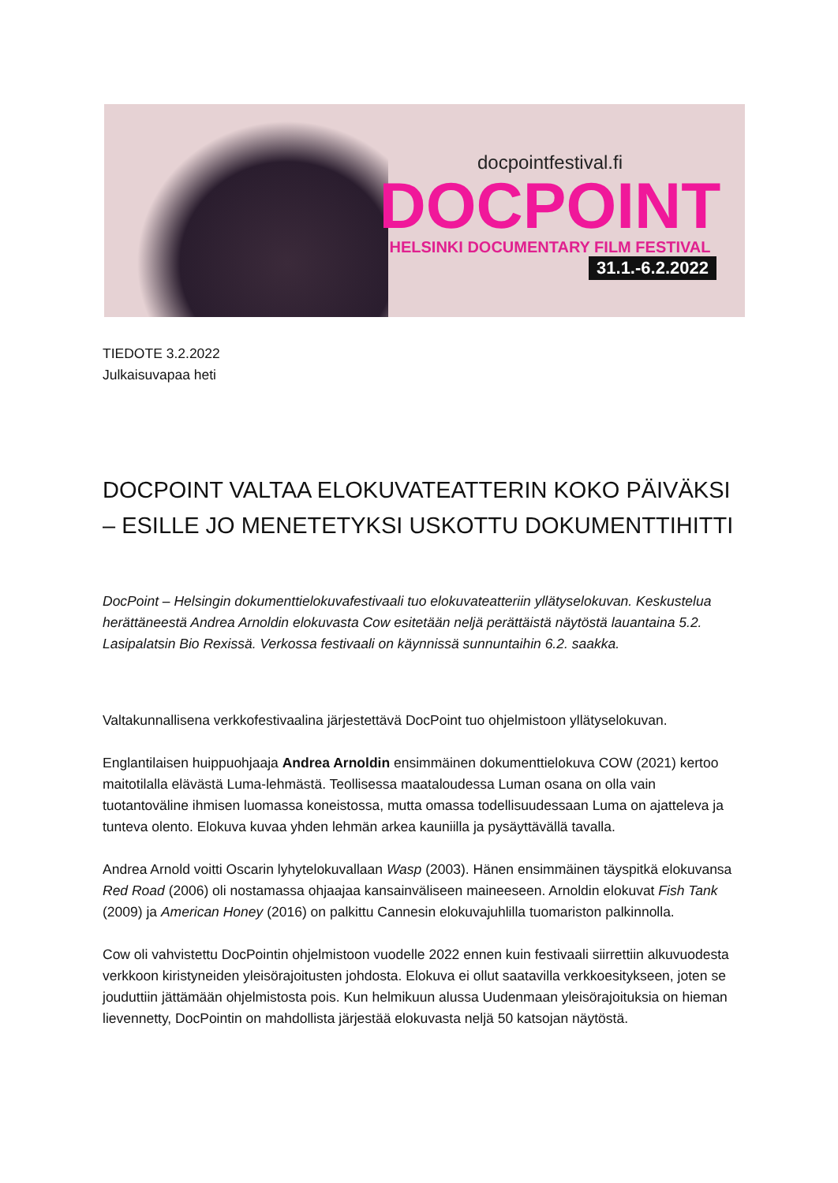docpointfestival.fi
DOCPOINT
HELSINKI DOCUMENTARY FILM FESTIVAL
31.1.-6.2.2022
TIEDOTE 3.2.2022
Julkaisuvapaa heti
DOCPOINT VALTAA ELOKUVATEATTERIN KOKO PÄIVÄKSI – ESILLE JO MENETETYKSI USKOTTU DOKUMENTTIHITTI
DocPoint – Helsingin dokumenttielokuvafestivaali tuo elokuvateatteriin yllätyselokuvan. Keskustelua herättäneestä Andrea Arnoldin elokuvasta Cow esitetään neljä perättäistä näytöstä lauantaina 5.2. Lasipalatsin Bio Rexissä. Verkossa festivaali on käynnissä sunnuntaihin 6.2. saakka.
Valtakunnallisena verkkofestivaalina järjestettävä DocPoint tuo ohjelmistoon yllätyselokuvan.
Englantilaisen huippuohjaaja Andrea Arnoldin ensimmäinen dokumenttielokuva COW (2021) kertoo maitotilalla elävästä Luma-lehmästä. Teollisessa maataloudessa Luman osana on olla vain tuotantoväline ihmisen luomassa koneistossa, mutta omassa todellisuudessaan Luma on ajatteleva ja tunteva olento. Elokuva kuvaa yhden lehmän arkea kauniilla ja pysäyttävällä tavalla.
Andrea Arnold voitti Oscarin lyhytelokuvallaan Wasp (2003). Hänen ensimmäinen täyspitkä elokuvansa Red Road (2006) oli nostamassa ohjaajaa kansainväliseen maineeseen. Arnoldin elokuvat Fish Tank (2009) ja American Honey (2016) on palkittu Cannesin elokuvajuhlilla tuomariston palkinnolla.
Cow oli vahvistettu DocPointin ohjelmistoon vuodelle 2022 ennen kuin festivaali siirrettiin alkuvuodesta verkkoon kiristyneiden yleisörajoitusten johdosta. Elokuva ei ollut saatavilla verkkoesitykseen, joten se jouduttiin jättämään ohjelmistosta pois. Kun helmikuun alussa Uudenmaan yleisörajoituksia on hieman lievennetty, DocPointin on mahdollista järjestää elokuvasta neljä 50 katsojan näytöstä.